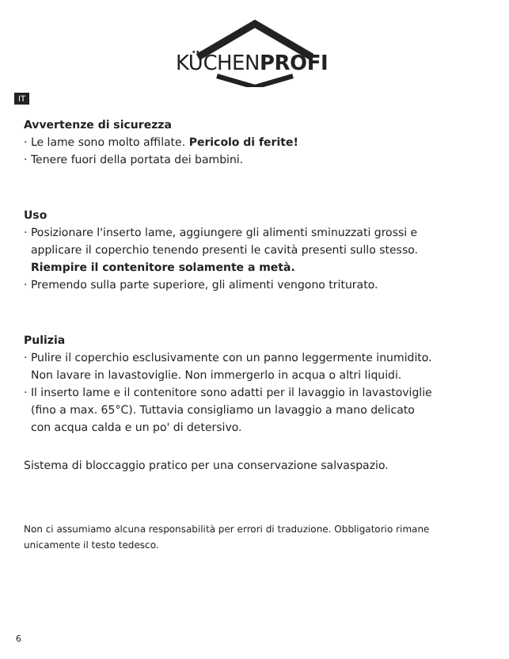KÜCHENPROFI
IT
Avvertenze di sicurezza
· Le lame sono molto affilate. Pericolo di ferite!
· Tenere fuori della portata dei bambini.
Uso
· Posizionare l'inserto lame, aggiungere gli alimenti sminuzzati grossi e
applicare il coperchio tenendo presenti le cavità presenti sullo stesso.
Riempire il contenitore solamente a metà.
· Premendo sulla parte superiore, gli alimenti vengono triturato.
Pulizia
· Pulire il coperchio esclusivamente con un panno leggermente inumidito.
Non lavare in lavastoviglie. Non immergerlo in acqua o altri liquidi.
· Il inserto lame e il contenitore sono adatti per il lavaggio in lavastoviglie
(fino a max. 65°C). Tuttavia consigliamo un lavaggio a mano delicato
con acqua calda e un po' di detersivo.
Sistema di bloccaggio pratico per una conservazione salvaspazio.
Non ci assumiamo alcuna responsabilità per errori di traduzione. Obbligatorio rimane unicamente il testo tedesco.
6